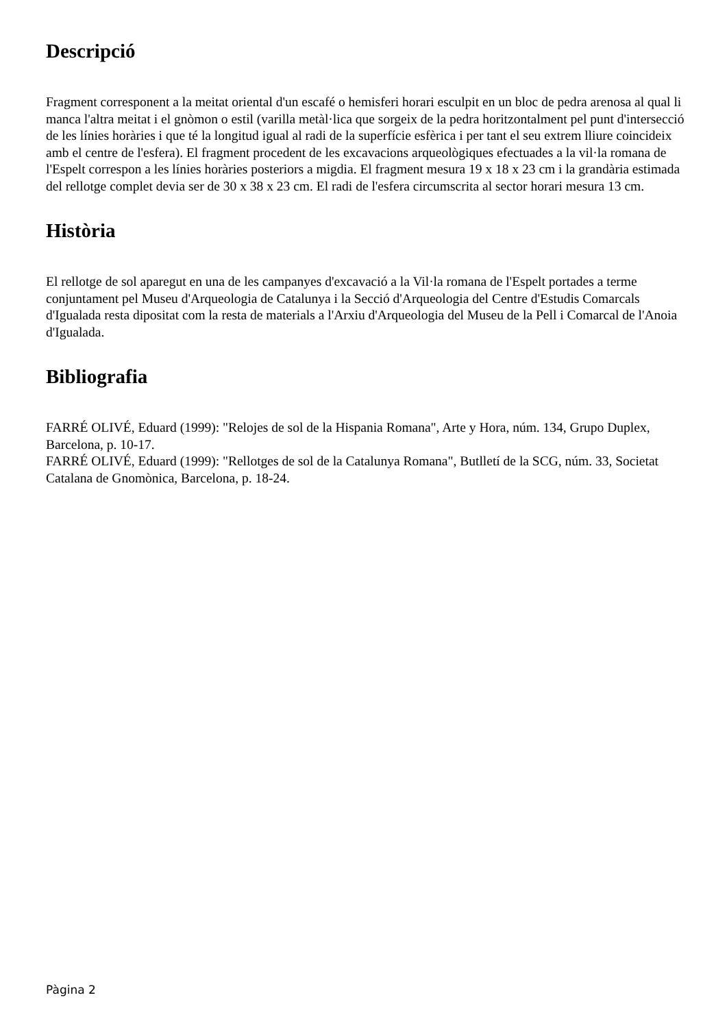Descripció
Fragment corresponent a la meitat oriental d'un escafé o hemisferi horari esculpit en un bloc de pedra arenosa al qual li manca l'altra meitat i el gnòmon o estil (varilla metàl·lica que sorgeix de la pedra horitzontalment pel punt d'intersecció de les línies horàries i que té la longitud igual al radi de la superfície esfèrica i per tant el seu extrem lliure coincideix amb el centre de l'esfera). El fragment procedent de les excavacions arqueològiques efectuades a la vil·la romana de l'Espelt correspon a les línies horàries posteriors a migdia. El fragment mesura 19 x 18 x 23 cm i la grandària estimada del rellotge complet devia ser de 30 x 38 x 23 cm. El radi de l'esfera circumscrita al sector horari mesura 13 cm.
Història
El rellotge de sol aparegut en una de les campanyes d'excavació a la Vil·la romana de l'Espelt portades a terme conjuntament pel Museu d'Arqueologia de Catalunya i la Secció d'Arqueologia del Centre d'Estudis Comarcals d'Igualada resta dipositat com la resta de materials a l'Arxiu d'Arqueologia del Museu de la Pell i Comarcal de l'Anoia d'Igualada.
Bibliografia
FARRÉ OLIVÉ, Eduard (1999): "Relojes de sol de la Hispania Romana", Arte y Hora, núm. 134, Grupo Duplex, Barcelona, p. 10-17.
FARRÉ OLIVÉ, Eduard (1999): "Rellotges de sol de la Catalunya Romana", Butlletí de la SCG, núm. 33, Societat Catalana de Gnomònica, Barcelona, p. 18-24.
Pàgina 2